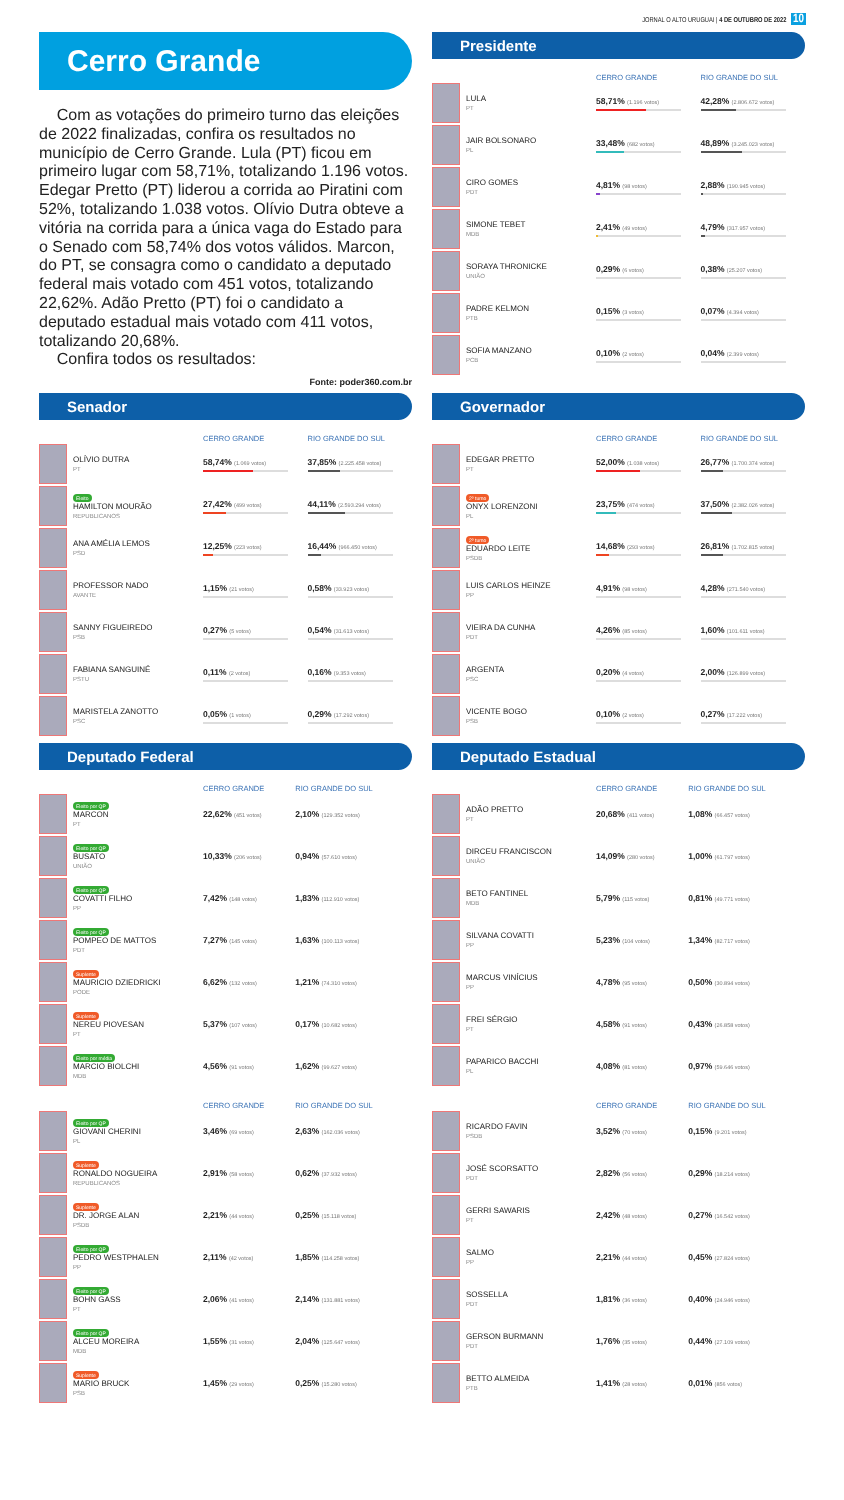JORNAL O ALTO URUGUAI | 4 DE OUTUBRO DE 2022 10
Cerro Grande
Com as votações do primeiro turno das eleições de 2022 finalizadas, confira os resultados no município de Cerro Grande. Lula (PT) ficou em primeiro lugar com 58,71%, totalizando 1.196 votos. Edegar Pretto (PT) liderou a corrida ao Piratini com 52%, totalizando 1.038 votos. Olívio Dutra obteve a vitória na corrida para a única vaga do Estado para o Senado com 58,74% dos votos válidos. Marcon, do PT, se consagra como o candidato a deputado federal mais votado com 451 votos, totalizando 22,62%. Adão Pretto (PT) foi o candidato a deputado estadual mais votado com 411 votos, totalizando 20,68%.
Confira todos os resultados:
Fonte: poder360.com.br
Presidente
| | | CERRO GRANDE | RIO GRANDE DO SUL |
| --- | --- | --- | --- |
| | LULA PT | 58,71% (1.196 votos) | 42,28% (2.806.672 votos) |
| | JAIR BOLSONARO PL | 33,48% (682 votos) | 48,89% (3.245.023 votos) |
| | CIRO GOMES PDT | 4,81% (98 votos) | 2,88% (190.945 votos) |
| | SIMONE TEBET MDB | 2,41% (49 votos) | 4,79% (317.957 votos) |
| | SORAYA THRONICKE UNIÃO | 0,29% (6 votos) | 0,38% (25.207 votos) |
| | PADRE KELMON PTB | 0,15% (3 votos) | 0,07% (4.394 votos) |
| | SOFIA MANZANO PCB | 0,10% (2 votos) | 0,04% (2.399 votos) |
Senador
| | | CERRO GRANDE | RIO GRANDE DO SUL |
| --- | --- | --- | --- |
| | OLÍVIO DUTRA PT | 58,74% (1.069 votos) | 37,85% (2.225.458 votos) |
| | Eleito HAMILTON MOURÃO REPUBLICANOS | 27,42% (499 votos) | 44,11% (2.593.294 votos) |
| | ANA AMÉLIA LEMOS PSD | 12,25% (223 votos) | 16,44% (966.450 votos) |
| | PROFESSOR NADO AVANTE | 1,15% (21 votos) | 0,58% (33.923 votos) |
| | SANNY FIGUEIREDO PSB | 0,27% (5 votos) | 0,54% (31.613 votos) |
| | FABIANA SANGUINÉ PSTU | 0,11% (2 votos) | 0,16% (9.353 votos) |
| | MARISTELA ZANOTTO PSC | 0,05% (1 votos) | 0,29% (17.292 votos) |
Governador
| | | CERRO GRANDE | RIO GRANDE DO SUL |
| --- | --- | --- | --- |
| | EDEGAR PRETTO PT | 52,00% (1.038 votos) | 26,77% (1.700.374 votos) |
| | 2º turno ONYX LORENZONI PL | 23,75% (474 votos) | 37,50% (2.382.026 votos) |
| | 2º turno EDUARDO LEITE PSDB | 14,68% (293 votos) | 26,81% (1.702.815 votos) |
| | LUIS CARLOS HEINZE PP | 4,91% (98 votos) | 4,28% (271.540 votos) |
| | VIEIRA DA CUNHA PDT | 4,26% (85 votos) | 1,60% (101.611 votos) |
| | ARGENTA PSC | 0,20% (4 votos) | 2,00% (126.899 votos) |
| | VICENTE BOGO PSB | 0,10% (2 votos) | 0,27% (17.222 votos) |
Deputado Federal
| | | CERRO GRANDE | RIO GRANDE DO SUL |
| --- | --- | --- | --- |
| | Eleito por QP MARCON PT | 22,62% (451 votos) | 2,10% (129.352 votos) |
| | Eleito por QP BUSATO UNIÃO | 10,33% (206 votos) | 0,94% (57.610 votos) |
| | Eleito por QP COVATTI FILHO PP | 7,42% (148 votos) | 1,83% (112.910 votos) |
| | Eleito por QP POMPEO DE MATTOS PDT | 7,27% (145 votos) | 1,63% (100.113 votos) |
| | Suplente MAURICIO DZIEDRICKI PODE | 6,62% (132 votos) | 1,21% (74.310 votos) |
| | Suplente NEREU PIOVESAN PT | 5,37% (107 votos) | 0,17% (10.682 votos) |
| | Eleito por média MARCIO BIOLCHI MDB | 4,56% (91 votos) | 1,62% (99.627 votos) |
| | | CERRO GRANDE | RIO GRANDE DO SUL |
| --- | --- | --- | --- |
| | Eleito por QP GIOVANI CHERINI PL | 3,46% (69 votos) | 2,63% (162.036 votos) |
| | Suplente RONALDO NOGUEIRA REPUBLICANOS | 2,91% (58 votos) | 0,62% (37.932 votos) |
| | Suplente DR. JORGE ALAN PSDB | 2,21% (44 votos) | 0,25% (15.118 votos) |
| | Eleito por QP PEDRO WESTPHALEN PP | 2,11% (42 votos) | 1,85% (114.258 votos) |
| | Eleito por QP BOHN GASS PT | 2,06% (41 votos) | 2,14% (131.881 votos) |
| | Eleito por QP ALCEU MOREIRA MDB | 1,55% (31 votos) | 2,04% (125.647 votos) |
| | Suplente MARIO BRUCK PSB | 1,45% (29 votos) | 0,25% (15.280 votos) |
Deputado Estadual
| | | CERRO GRANDE | RIO GRANDE DO SUL |
| --- | --- | --- | --- |
| | ADÃO PRETTO PT | 20,68% (411 votos) | 1,08% (66.457 votos) |
| | DIRCEU FRANCISCON UNIÃO | 14,09% (280 votos) | 1,00% (61.797 votos) |
| | BETO FANTINEL MDB | 5,79% (115 votos) | 0,81% (49.771 votos) |
| | SILVANA COVATTI PP | 5,23% (104 votos) | 1,34% (82.717 votos) |
| | MARCUS VINÍCIUS PP | 4,78% (95 votos) | 0,50% (30.894 votos) |
| | FREI SÉRGIO PT | 4,58% (91 votos) | 0,43% (26.858 votos) |
| | PAPARICO BACCHI PL | 4,08% (81 votos) | 0,97% (59.646 votos) |
| | | CERRO GRANDE | RIO GRANDE DO SUL |
| --- | --- | --- | --- |
| | RICARDO FAVIN PSDB | 3,52% (70 votos) | 0,15% (9.201 votos) |
| | JOSÉ SCORSATTO PDT | 2,82% (56 votos) | 0,29% (18.214 votos) |
| | GERRI SAWARIS PT | 2,42% (48 votos) | 0,27% (16.542 votos) |
| | SALMO PP | 2,21% (44 votos) | 0,45% (27.824 votos) |
| | SOSSELLA PDT | 1,81% (36 votos) | 0,40% (24.946 votos) |
| | GERSON BURMANN PDT | 1,76% (35 votos) | 0,44% (27.109 votos) |
| | BETTO ALMEIDA PTB | 1,41% (28 votos) | 0,01% (856 votos) |